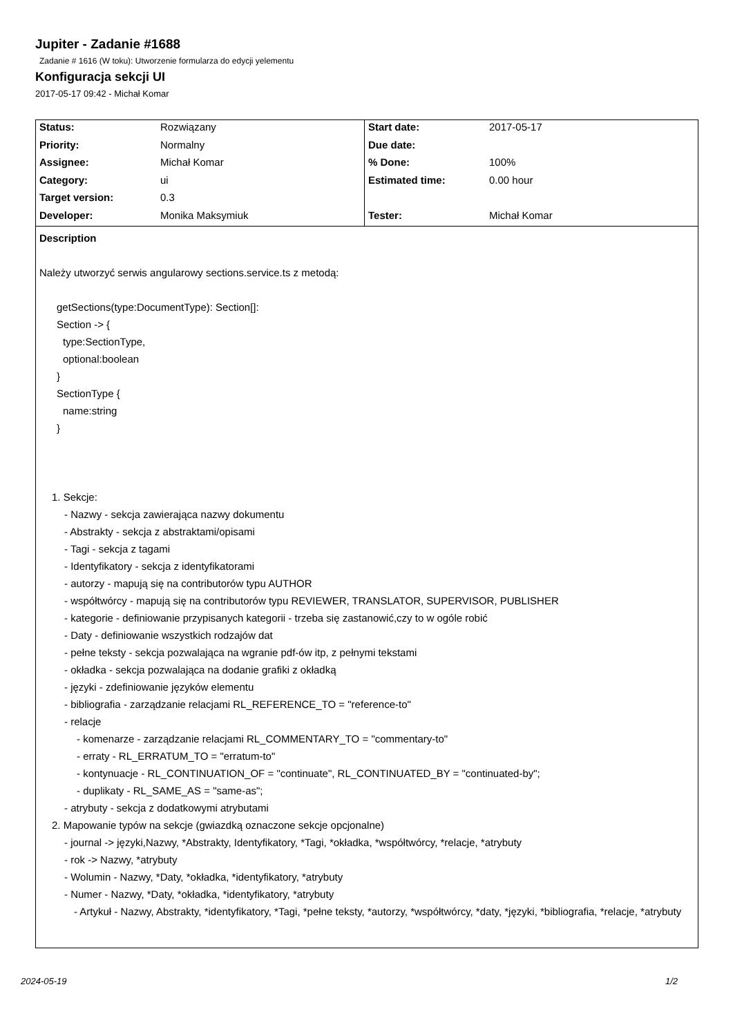Jupiter - Zadanie #1688
Zadanie # 1616 (W toku): Utworzenie formularza do edycji yelementu
Konfiguracja sekcji UI
2017-05-17 09:42 - Michał Komar
| Status: | Rozwiązany | Start date: | 2017-05-17 |
| Priority: | Normalny | Due date: | |
| Assignee: | Michał Komar | % Done: | 100% |
| Category: | ui | Estimated time: | 0.00 hour |
| Target version: | 0.3 | | |
| Developer: | Monika Maksymiuk | Tester: | Michał Komar |
Description
Należy utworzyć serwis angularowy sections.service.ts z metodą:
getSections(type:DocumentType): Section[]:
Section -> {
type:SectionType,
optional:boolean
}
SectionType {
name:string
}
1. Sekcje:
- Nazwy - sekcja zawierająca nazwy dokumentu
- Abstrakty - sekcja z abstraktami/opisami
- Tagi - sekcja z tagami
- Identyfikatory - sekcja z identyfikatorami
- autorzy - mapują się na contributorów typu AUTHOR
- współtwórcy - mapują się na contributorów typu REVIEWER, TRANSLATOR, SUPERVISOR, PUBLISHER
- kategorie - definiowanie przypisanych kategorii - trzeba się zastanowić,czy to w ogóle robić
- Daty - definiowanie wszystkich rodzajów dat
- pełne teksty - sekcja pozwalająca na wgranie pdf-ów itp, z pełnymi tekstami
- okładka - sekcja pozwalająca na dodanie grafiki z okładką
- języki - zdefiniowanie języków elementu
- bibliografia - zarządzanie relacjami RL_REFERENCE_TO = "reference-to"
- relacje
- komenarze - zarządzanie relacjami RL_COMMENTARY_TO = "commentary-to"
- erraty - RL_ERRATUM_TO = "erratum-to"
- kontynuacje - RL_CONTINUATION_OF = "continuate", RL_CONTINUATED_BY = "continuated-by";
- duplikaty - RL_SAME_AS = "same-as";
- atrybuty - sekcja z dodatkowymi atrybutami
2. Mapowanie typów na sekcje (gwiazdką oznaczone sekcje opcjonalne)
- journal -> języki,Nazwy, *Abstrakty, Identyfikatory, *Tagi, *okładka, *współtwórcy, *relacje, *atrybuty
- rok -> Nazwy, *atrybuty
- Wolumin - Nazwy, *Daty, *okładka, *identyfikatory, *atrybuty
- Numer - Nazwy, *Daty, *okładka, *identyfikatory, *atrybuty
- Artykuł - Nazwy, Abstrakty, *identyfikatory, *Tagi, *pełne teksty, *autorzy, *współtwórcy, *daty, *języki, *bibliografia, *relacje, *atrybuty
2024-05-19 1/2